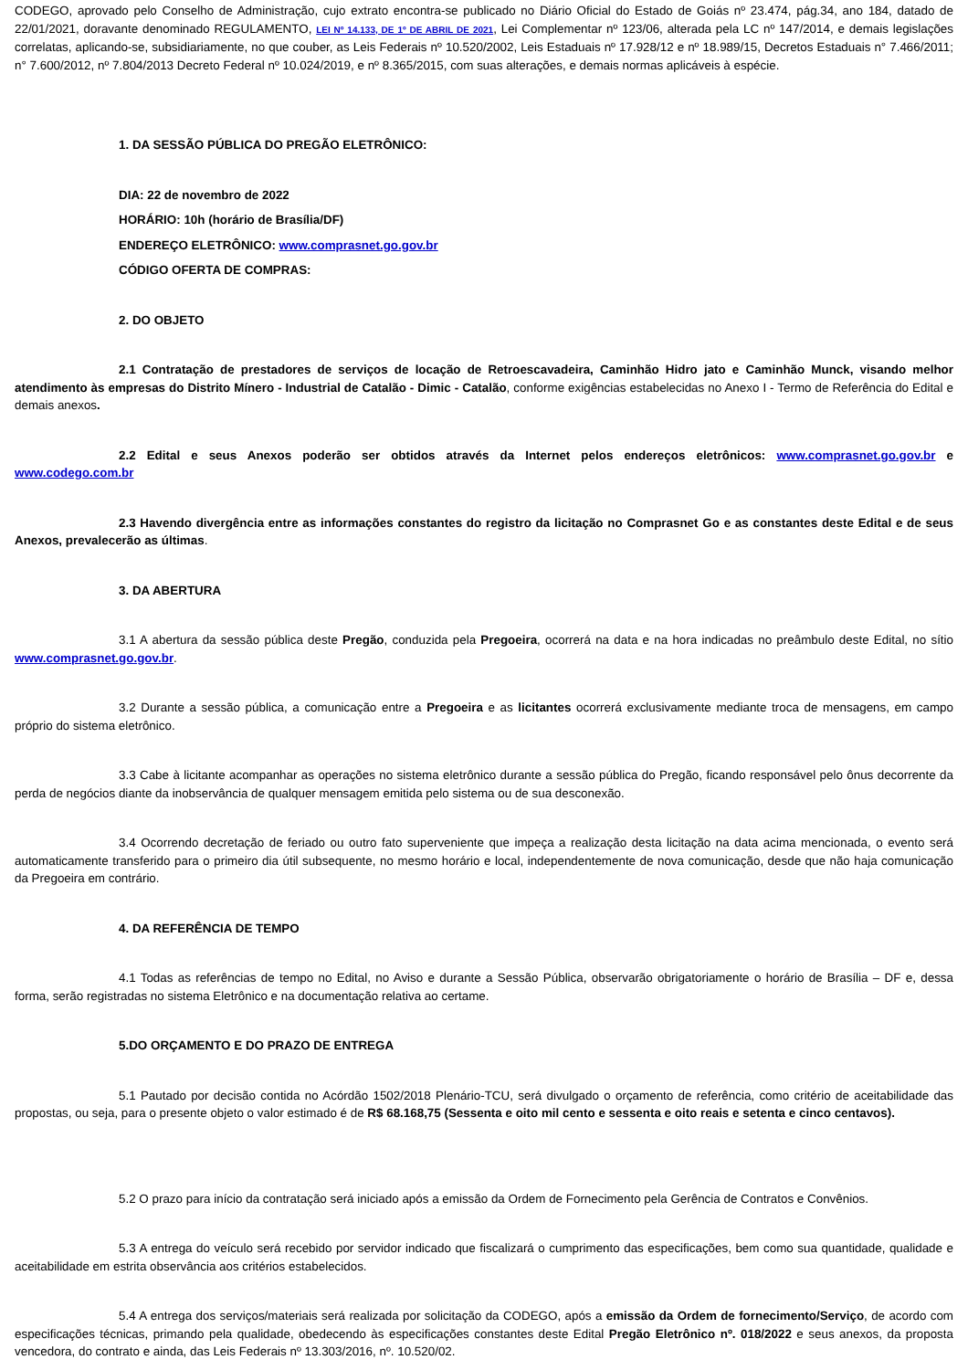CODEGO, aprovado pelo Conselho de Administração, cujo extrato encontra-se publicado no Diário Oficial do Estado de Goiás nº 23.474, pág.34, ano 184, datado de 22/01/2021, doravante denominado REGULAMENTO, LEI Nº 14.133, DE 1º DE ABRIL DE 2021, Lei Complementar nº 123/06, alterada pela LC nº 147/2014, e demais legislações correlatas, aplicando-se, subsidiariamente, no que couber, as Leis Federais nº 10.520/2002, Leis Estaduais nº 17.928/12 e nº 18.989/15, Decretos Estaduais n° 7.466/2011; n° 7.600/2012, nº 7.804/2013 Decreto Federal nº 10.024/2019, e nº 8.365/2015, com suas alterações, e demais normas aplicáveis à espécie.
1. DA SESSÃO PÚBLICA DO PREGÃO ELETRÔNICO:
DIA: 22 de novembro de 2022
HORÁRIO: 10h (horário de Brasília/DF)
ENDEREÇO ELETRÔNICO: www.comprasnet.go.gov.br
CÓDIGO OFERTA DE COMPRAS:
2. DO OBJETO
2.1 Contratação de prestadores de serviços de locação de Retroescavadeira, Caminhão Hidro jato e Caminhão Munck, visando melhor atendimento às empresas do Distrito Mínero - Industrial de Catalão - Dimic - Catalão, conforme exigências estabelecidas no Anexo I - Termo de Referência do Edital e demais anexos.
2.2 Edital e seus Anexos poderão ser obtidos através da Internet pelos endereços eletrônicos: www.comprasnet.go.gov.br e www.codego.com.br
2.3 Havendo divergência entre as informações constantes do registro da licitação no Comprasnet Go e as constantes deste Edital e de seus Anexos, prevalecerão as últimas.
3. DA ABERTURA
3.1 A abertura da sessão pública deste Pregão, conduzida pela Pregoeira, ocorrerá na data e na hora indicadas no preâmbulo deste Edital, no sítio www.comprasnet.go.gov.br.
3.2 Durante a sessão pública, a comunicação entre a Pregoeira e as licitantes ocorrerá exclusivamente mediante troca de mensagens, em campo próprio do sistema eletrônico.
3.3 Cabe à licitante acompanhar as operações no sistema eletrônico durante a sessão pública do Pregão, ficando responsável pelo ônus decorrente da perda de negócios diante da inobservância de qualquer mensagem emitida pelo sistema ou de sua desconexão.
3.4 Ocorrendo decretação de feriado ou outro fato superveniente que impeça a realização desta licitação na data acima mencionada, o evento será automaticamente transferido para o primeiro dia útil subsequente, no mesmo horário e local, independentemente de nova comunicação, desde que não haja comunicação da Pregoeira em contrário.
4. DA REFERÊNCIA DE TEMPO
4.1 Todas as referências de tempo no Edital, no Aviso e durante a Sessão Pública, observarão obrigatoriamente o horário de Brasília – DF e, dessa forma, serão registradas no sistema Eletrônico e na documentação relativa ao certame.
5.DO ORÇAMENTO E DO PRAZO DE ENTREGA
5.1 Pautado por decisão contida no Acórdão 1502/2018 Plenário-TCU, será divulgado o orçamento de referência, como critério de aceitabilidade das propostas, ou seja, para o presente objeto o valor estimado é de R$ 68.168,75 (Sessenta e oito mil cento e sessenta e oito reais e setenta e cinco centavos).
5.2 O prazo para início da contratação será iniciado após a emissão da Ordem de Fornecimento pela Gerência de Contratos e Convênios.
5.3 A entrega do veículo será recebido por servidor indicado que fiscalizará o cumprimento das especificações, bem como sua quantidade, qualidade e aceitabilidade em estrita observância aos critérios estabelecidos.
5.4 A entrega dos serviços/materiais será realizada por solicitação da CODEGO, após a emissão da Ordem de fornecimento/Serviço, de acordo com especificações técnicas, primando pela qualidade, obedecendo às especificações constantes deste Edital Pregão Eletrônico nº. 018/2022 e seus anexos, da proposta vencedora, do contrato e ainda, das Leis Federais nº 13.303/2016, nº. 10.520/02.